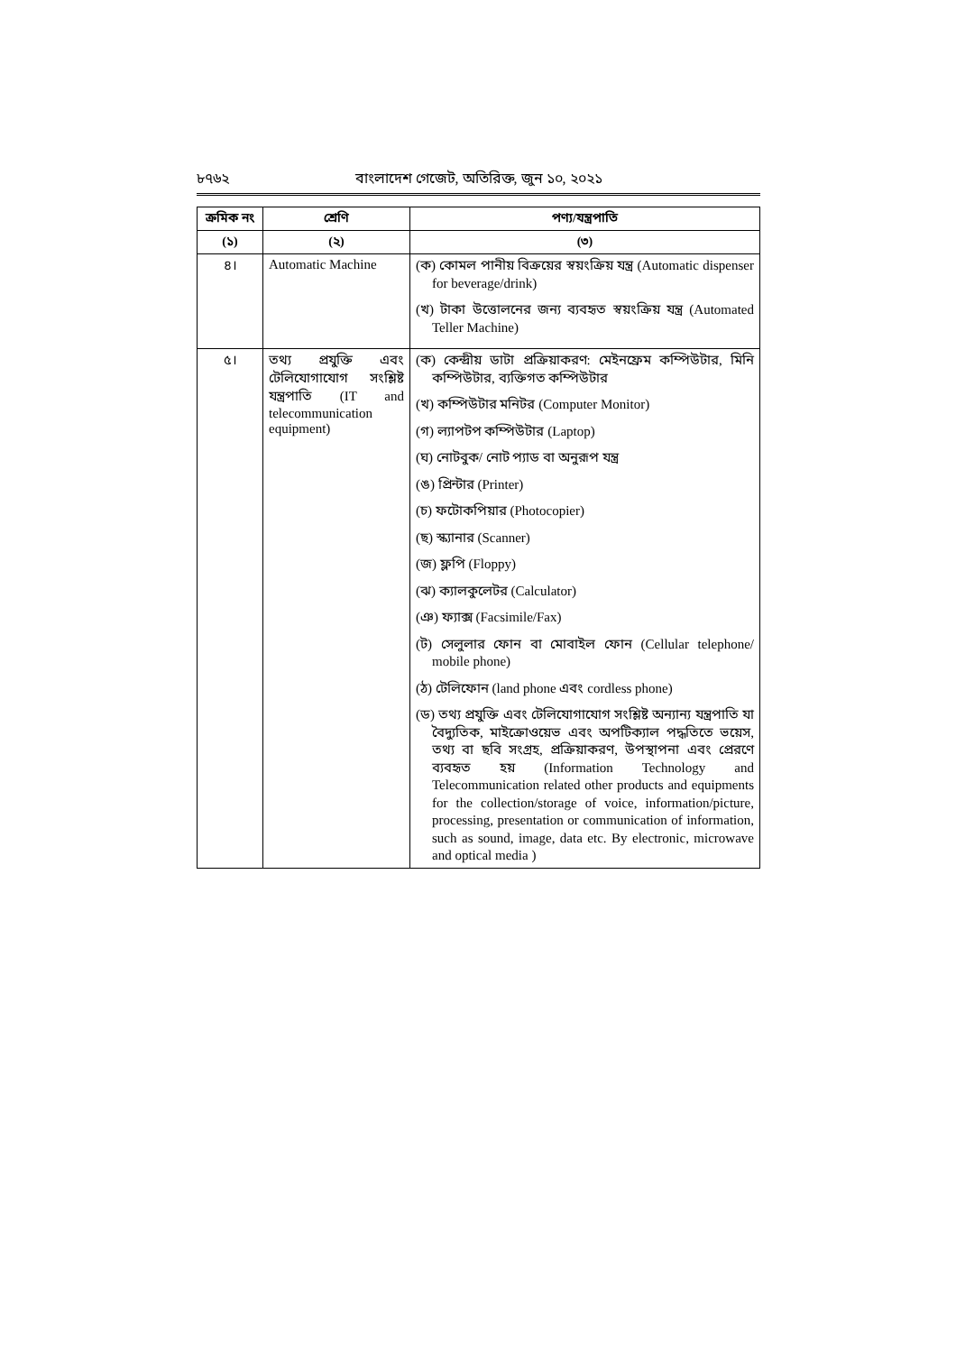৮৭৬২ বাংলাদেশ গেজেট, অতিরিক্ত, জুন ১০, ২০২১
| ক্রমিক নং | শ্রেণি | পণ্য/যন্ত্রপাতি |
| --- | --- | --- |
| (১) | (২) | (৩) |
| ৪। | Automatic Machine | (ক) কোমল পানীয় বিক্রয়ের স্বয়ংক্রিয় যন্ত্র (Automatic dispenser for beverage/drink) (খ) টাকা উত্তোলনের জন্য ব্যবহৃত স্বয়ংক্রিয় যন্ত্র (Automated Teller Machine) |
| ৫। | তথ্য প্রযুক্তি এবং টেলিযোগাযোগ সংশ্লিষ্ট যন্ত্রপাতি (IT and telecommunication equipment) | (ক) কেন্দ্রীয় ডাটা প্রক্রিয়াকরণ: মেইনফ্রেম কম্পিউটার, মিনি কম্পিউটার, ব্যক্তিগত কম্পিউটার (খ) কম্পিউটার মনিটর (Computer Monitor) (গ) ল্যাপটপ কম্পিউটার (Laptop) (ঘ) নোটবুক/ নোট প্যাড বা অনুরূপ যন্ত্র (ঙ) প্রিন্টার (Printer) (চ) ফটোকপিয়ার (Photocopier) (ছ) স্ক্যানার (Scanner) (জ) ফ্লপি (Floppy) (ঝ) ক্যালকুলেটর (Calculator) (ঞ) ফ্যাক্স (Facsimile/Fax) (ট) সেলুলার ফোন বা মোবাইল ফোন (Cellular telephone/ mobile phone) (ঠ) টেলিফোন (land phone এবং cordless phone) (ড) তথ্য প্রযুক্তি এবং টেলিযোগাযোগ সংশ্লিষ্ট অন্যান্য যন্ত্রপাতি যা বৈদ্যুতিক, মাইক্রোওয়েভ এবং অপটিক্যাল পদ্ধতিতে ভয়েস, তথ্য বা ছবি সংগ্রহ, প্রক্রিয়াকরণ, উপস্থাপনা এবং প্রেরণে ব্যবহৃত হয় (Information Technology and Telecommunication related other products and equipments for the collection/storage of voice, information/picture, processing, presentation or communication of information, such as sound, image, data etc. By electronic, microwave and optical media ) |